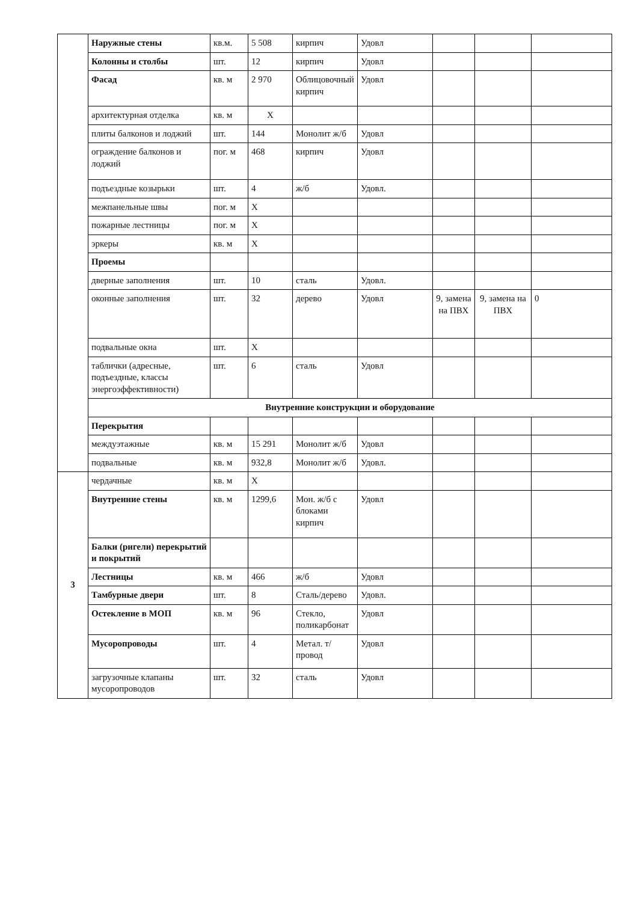| | Наружные стены | кв.м. | 5 508 | кирпич | Удовл | | | |
| | Колонны и столбы | шт. | 12 | кирпич | Удовл | | | |
| | Фасад | кв. м | 2 970 | Облицовочный кирпич | Удовл | | | |
| | архитектурная отделка | кв. м | X | | | | | |
| | плиты балконов и лоджий | шт. | 144 | Монолит ж/б | Удовл | | | |
| | ограждение балконов и лоджий | пог. м | 468 | кирпич | Удовл | | | |
| | подъездные козырьки | шт. | 4 | ж/б | Удовл. | | | |
| | межпанельные швы | пог. м | X | | | | | |
| | пожарные лестницы | пог. м | X | | | | | |
| | эркеры | кв. м | X | | | | | |
| | Проемы | | | | | | | |
| | дверные заполнения | шт. | 10 | сталь | Удовл. | | | |
| | оконные заполнения | шт. | 32 | дерево | Удовл | 9, замена на ПВХ | 9, замена на ПВХ | 0 |
| | подвальные окна | шт. | X | | | | | |
| | таблички (адресные, подъездные, классы энергоэффективности) | шт. | 6 | сталь | Удовл | | | |
| | Внутренние конструкции и оборудование | | | | | | | |
| | Перекрытия | | | | | | | |
| | междуэтажные | кв. м | 15 291 | Монолит ж/б | Удовл | | | |
| | подвальные | кв. м | 932,8 | Монолит ж/б | Удовл. | | | |
| 3 | чердачные | кв. м | X | | | | | |
| | Внутренние стены | кв. м | 1299,6 | Мон. ж/б с блоками кирпич | Удовл | | | |
| | Балки (ригели) перекрытий и покрытий | | | | | | | |
| | Лестницы | кв. м | 466 | ж/б | Удовл | | | |
| | Тамбурные двери | шт. | 8 | Сталь/дерево | Удовл. | | | |
| | Остекление в МОП | кв. м | 96 | Стекло, поликарбонат | Удовл | | | |
| | Мусоропроводы | шт. | 4 | Метал. т/провод | Удовл | | | |
| | загрузочные клапаны мусоропроводов | шт. | 32 | сталь | Удовл | | | |